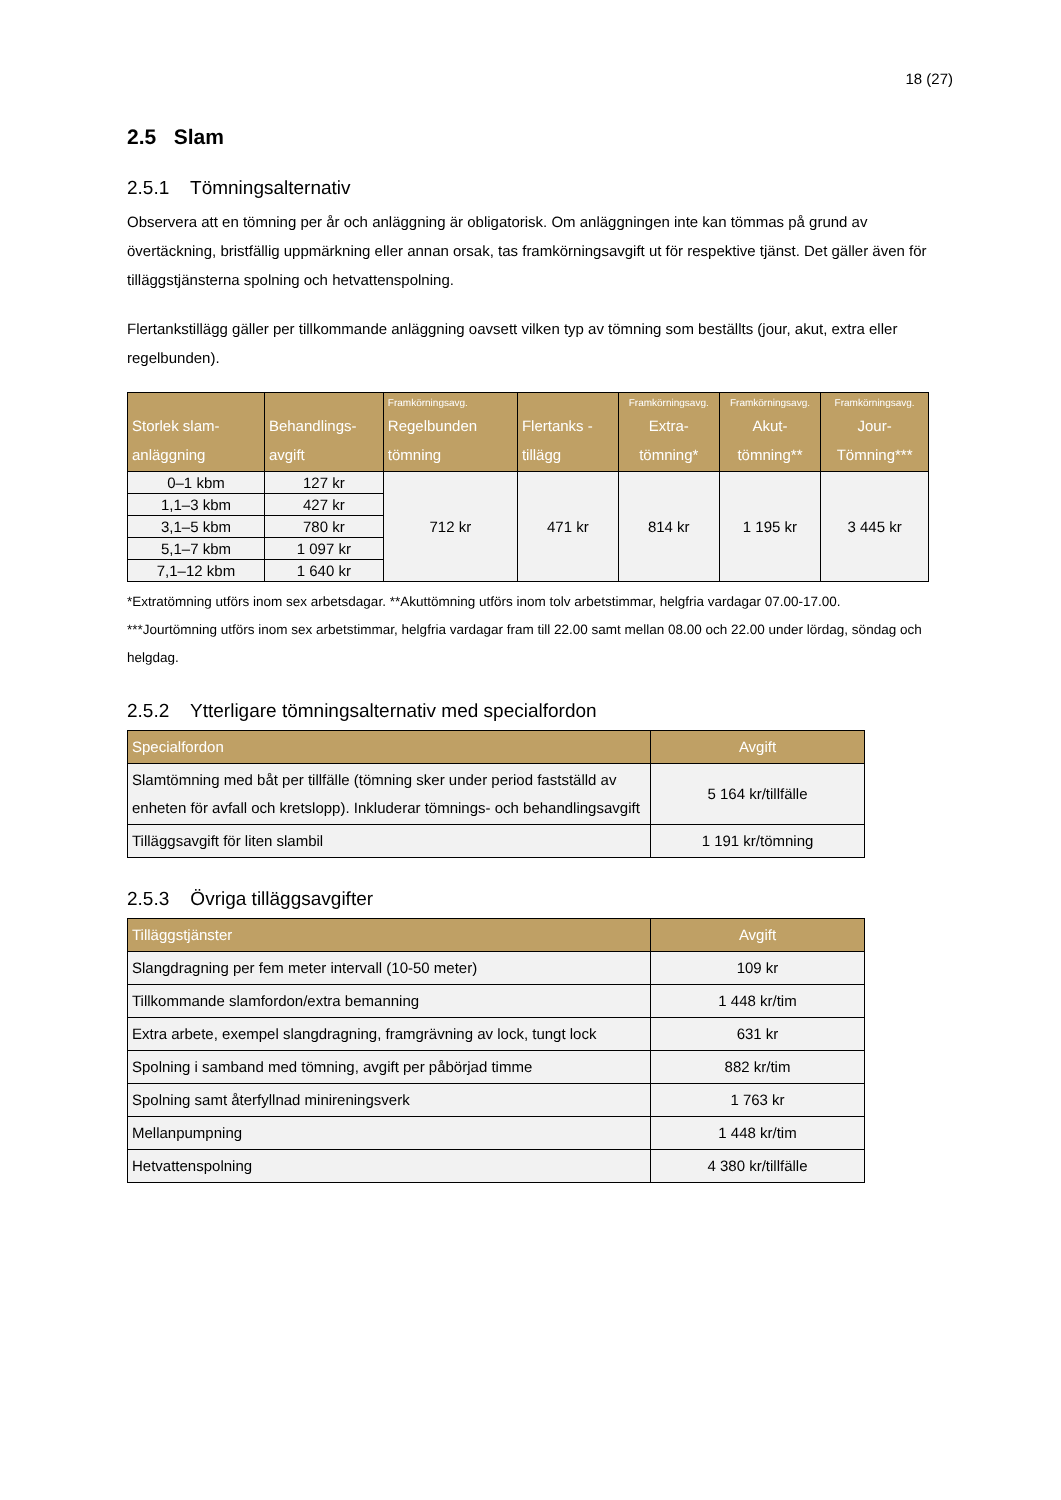18 (27)
2.5 Slam
2.5.1 Tömningsalternativ
Observera att en tömning per år och anläggning är obligatorisk. Om anläggningen inte kan tömmas på grund av övertäckning, bristfällig uppmärkning eller annan orsak, tas framkörningsavgift ut för respektive tjänst. Det gäller även för tilläggstjänsterna spolning och hetvattenspolning.
Flertankstillägg gäller per tillkommande anläggning oavsett vilken typ av tömning som beställts (jour, akut, extra eller regelbunden).
| Storlek slam-anläggning | Behandlings-avgift | Framkörningsavg. Regelbunden tömning | Flertanks -tillägg | Framkörningsavg. Extra-tömning* | Framkörningsavg. Akut-tömning** | Framkörningsavg. Jour-Tömning*** |
| --- | --- | --- | --- | --- | --- | --- |
| 0–1 kbm | 127 kr | 712 kr | 471 kr | 814 kr | 1 195 kr | 3 445 kr |
| 1,1–3 kbm | 427 kr | | | | | |
| 3,1–5 kbm | 780 kr | | | | | |
| 5,1–7 kbm | 1 097 kr | | | | | |
| 7,1–12 kbm | 1 640 kr | | | | | |
*Extratömning utförs inom sex arbetsdagar. **Akuttömning utförs inom tolv arbetstimmar, helgfria vardagar 07.00-17.00. ***Jourtömning utförs inom sex arbetstimmar, helgfria vardagar fram till 22.00 samt mellan 08.00 och 22.00 under lördag, söndag och helgdag.
2.5.2 Ytterligare tömningsalternativ med specialfordon
| Specialfordon | Avgift |
| --- | --- |
| Slamtömning med båt per tillfälle (tömning sker under period fastställd av enheten för avfall och kretslopp). Inkluderar tömnings- och behandlingsavgift | 5 164 kr/tillfälle |
| Tilläggsavgift för liten slambil | 1 191 kr/tömning |
2.5.3 Övriga tilläggsavgifter
| Tilläggstjänster | Avgift |
| --- | --- |
| Slangdragning per fem meter intervall (10-50 meter) | 109 kr |
| Tillkommande slamfordon/extra bemanning | 1 448 kr/tim |
| Extra arbete, exempel slangdragning, framgrävning av lock, tungt lock | 631 kr |
| Spolning i samband med tömning, avgift per påbörjad timme | 882 kr/tim |
| Spolning samt återfyllnad minireningsverk | 1 763 kr |
| Mellanpumpning | 1 448 kr/tim |
| Hetvattenspolning | 4 380 kr/tillfälle |